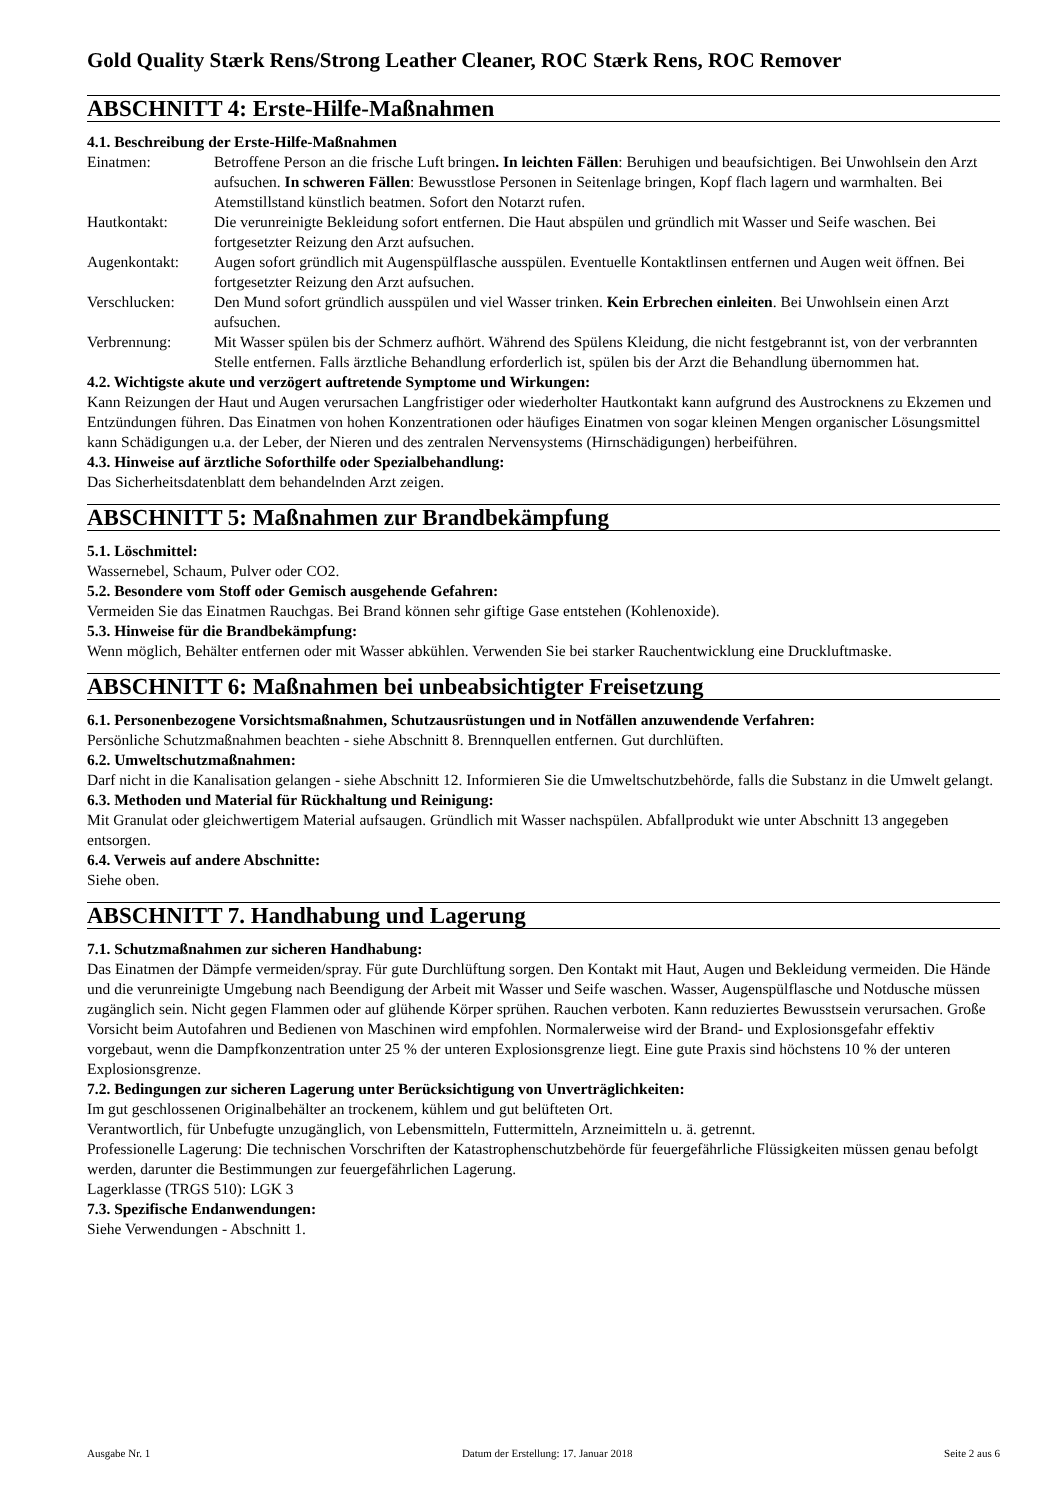Gold Quality Stærk Rens/Strong Leather Cleaner, ROC Stærk Rens, ROC Remover
ABSCHNITT 4: Erste-Hilfe-Maßnahmen
4.1. Beschreibung der Erste-Hilfe-Maßnahmen
Einatmen: Betroffene Person an die frische Luft bringen. In leichten Fällen: Beruhigen und beaufsichtigen. Bei Unwohlsein den Arzt aufsuchen. In schweren Fällen: Bewusstlose Personen in Seitenlage bringen, Kopf flach lagern und warmhalten. Bei Atemstillstand künstlich beatmen. Sofort den Notarzt rufen.
Hautkontakt: Die verunreinigte Bekleidung sofort entfernen. Die Haut abspülen und gründlich mit Wasser und Seife waschen. Bei fortgesetzter Reizung den Arzt aufsuchen.
Augenkontakt: Augen sofort gründlich mit Augenspülflasche ausspülen. Eventuelle Kontaktlinsen entfernen und Augen weit öffnen. Bei fortgesetzter Reizung den Arzt aufsuchen.
Verschlucken: Den Mund sofort gründlich ausspülen und viel Wasser trinken. Kein Erbrechen einleiten. Bei Unwohlsein einen Arzt aufsuchen.
Verbrennung: Mit Wasser spülen bis der Schmerz aufhört. Während des Spülens Kleidung, die nicht festgebrannt ist, von der verbrannten Stelle entfernen. Falls ärztliche Behandlung erforderlich ist, spülen bis der Arzt die Behandlung übernommen hat.
4.2. Wichtigste akute und verzögert auftretende Symptome und Wirkungen:
Kann Reizungen der Haut und Augen verursachen Langfristiger oder wiederholter Hautkontakt kann aufgrund des Austrocknens zu Ekzemen und Entzündungen führen. Das Einatmen von hohen Konzentrationen oder häufiges Einatmen von sogar kleinen Mengen organischer Lösungsmittel kann Schädigungen u.a. der Leber, der Nieren und des zentralen Nervensystems (Hirnschädigungen) herbeiführen.
4.3. Hinweise auf ärztliche Soforthilfe oder Spezialbehandlung:
Das Sicherheitsdatenblatt dem behandelnden Arzt zeigen.
ABSCHNITT 5: Maßnahmen zur Brandbekämpfung
5.1. Löschmittel:
Wassernebel, Schaum, Pulver oder CO2.
5.2. Besondere vom Stoff oder Gemisch ausgehende Gefahren:
Vermeiden Sie das Einatmen Rauchgas. Bei Brand können sehr giftige Gase entstehen (Kohlenoxide).
5.3. Hinweise für die Brandbekämpfung:
Wenn möglich, Behälter entfernen oder mit Wasser abkühlen. Verwenden Sie bei starker Rauchentwicklung eine Druckluftmaske.
ABSCHNITT 6: Maßnahmen bei unbeabsichtigter Freisetzung
6.1. Personenbezogene Vorsichtsmaßnahmen, Schutzausrüstungen und in Notfällen anzuwendende Verfahren:
Persönliche Schutzmaßnahmen beachten - siehe Abschnitt 8. Brennquellen entfernen. Gut durchlüften.
6.2. Umweltschutzmaßnahmen:
Darf nicht in die Kanalisation gelangen - siehe Abschnitt 12. Informieren Sie die Umweltschutzbehörde, falls die Substanz in die Umwelt gelangt.
6.3. Methoden und Material für Rückhaltung und Reinigung:
Mit Granulat oder gleichwertigem Material aufsaugen. Gründlich mit Wasser nachspülen. Abfallprodukt wie unter Abschnitt 13 angegeben entsorgen.
6.4. Verweis auf andere Abschnitte:
Siehe oben.
ABSCHNITT 7. Handhabung und Lagerung
7.1. Schutzmaßnahmen zur sicheren Handhabung:
Das Einatmen der Dämpfe vermeiden/spray. Für gute Durchlüftung sorgen. Den Kontakt mit Haut, Augen und Bekleidung vermeiden. Die Hände und die verunreinigte Umgebung nach Beendigung der Arbeit mit Wasser und Seife waschen. Wasser, Augenspülflasche und Notdusche müssen zugänglich sein. Nicht gegen Flammen oder auf glühende Körper sprühen. Rauchen verboten. Kann reduziertes Bewusstsein verursachen. Große Vorsicht beim Autofahren und Bedienen von Maschinen wird empfohlen. Normalerweise wird der Brand- und Explosionsgefahr effektiv vorgebaut, wenn die Dampfkonzentration unter 25 % der unteren Explosionsgrenze liegt. Eine gute Praxis sind höchstens 10 % der unteren Explosionsgrenze.
7.2. Bedingungen zur sicheren Lagerung unter Berücksichtigung von Unverträglichkeiten:
Im gut geschlossenen Originalbehälter an trockenem, kühlem und gut belüfteten Ort.
Verantwortlich, für Unbefugte unzugänglich, von Lebensmitteln, Futtermitteln, Arzneimitteln u. ä. getrennt.
Professionelle Lagerung: Die technischen Vorschriften der Katastrophenschutzbehörde für feuergefährliche Flüssigkeiten müssen genau befolgt werden, darunter die Bestimmungen zur feuergefährlichen Lagerung.
Lagerklasse (TRGS 510): LGK 3
7.3. Spezifische Endanwendungen:
Siehe Verwendungen - Abschnitt 1.
Ausgabe Nr. 1 Datum der Erstellung: 17. Januar 2018 Seite 2 aus 6